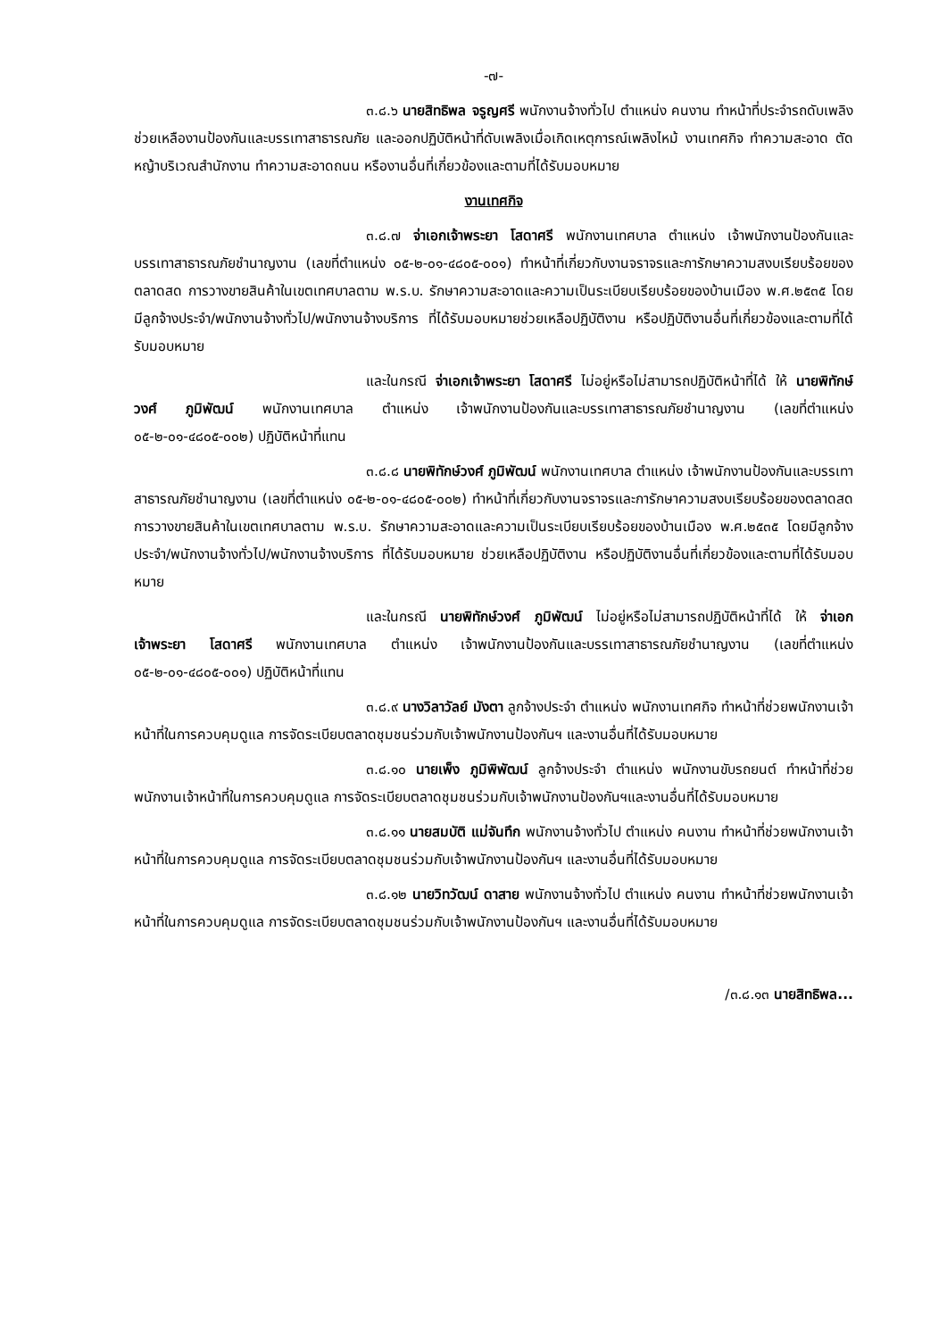-๗-
๓.๘.๖ นายสิทธิพล จรูญศรี พนักงานจ้างทั่วไป ตำแหน่ง คนงาน ทำหน้าที่ประจำรถดับเพลิง ช่วยเหลืองานป้องกันและบรรเทาสาธารณภัย และออกปฏิบัติหน้าที่ดับเพลิงเมื่อเกิดเหตุการณ์เพลิงไหม้ งานเทศกิจ ทำความสะอาด ตัดหญ้าบริเวณสำนักงาน ทำความสะอาดถนน หรืองานอื่นที่เกี่ยวข้องและตามที่ได้รับมอบหมาย
งานเทศกิจ
๓.๘.๗ จ่าเอกเจ้าพระยา โสดาศรี พนักงานเทศบาล ตำแหน่ง เจ้าพนักงานป้องกันและบรรเทาสาธารณภัยชำนาญงาน (เลขที่ตำแหน่ง ๐๕-๒-๐๑-๔๘๐๕-๐๐๑) ทำหน้าที่เกี่ยวกับงานจราจรและการักษาความสงบเรียบร้อยของตลาดสด การวางขายสินค้าในเขตเทศบาลตาม พ.ร.บ. รักษาความสะอาดและความเป็นระเบียบเรียบร้อยของบ้านเมือง พ.ศ.๒๕๓๕ โดยมีลูกจ้างประจำ/พนักงานจ้างทั่วไป/พนักงานจ้างบริการ ที่ได้รับมอบหมายช่วยเหลือปฏิบัติงาน หรือปฏิบัติงานอื่นที่เกี่ยวข้องและตามที่ได้รับมอบหมาย
และในกรณี จ่าเอกเจ้าพระยา โสดาศรี ไม่อยู่หรือไม่สามารถปฏิบัติหน้าที่ได้ ให้ นายพิทักษ์วงศ์ ภูมิพัฒน์ พนักงานเทศบาล ตำแหน่ง เจ้าพนักงานป้องกันและบรรเทาสาธารณภัยชำนาญงาน (เลขที่ตำแหน่ง ๐๕-๒-๐๑-๔๘๐๕-๐๐๒) ปฏิบัติหน้าที่แทน
๓.๘.๘ นายพิทักษ์วงศ์ ภูมิพัฒน์ พนักงานเทศบาล ตำแหน่ง เจ้าพนักงานป้องกันและบรรเทาสาธารณภัยชำนาญงาน (เลขที่ตำแหน่ง ๐๕-๒-๐๑-๔๘๐๕-๐๐๒) ทำหน้าที่เกี่ยวกับงานจราจรและการักษาความสงบเรียบร้อยของตลาดสด การวางขายสินค้าในเขตเทศบาลตาม พ.ร.บ. รักษาความสะอาดและความเป็นระเบียบเรียบร้อยของบ้านเมือง พ.ศ.๒๕๓๕ โดยมีลูกจ้างประจำ/พนักงานจ้างทั่วไป/พนักงานจ้างบริการ ที่ได้รับมอบหมาย ช่วยเหลือปฏิบัติงาน หรือปฏิบัติงานอื่นที่เกี่ยวข้องและตามที่ได้รับมอบหมาย
และในกรณี นายพิทักษ์วงศ์ ภูมิพัฒน์ ไม่อยู่หรือไม่สามารถปฏิบัติหน้าที่ได้ ให้ จ่าเอกเจ้าพระยา โสดาศรี พนักงานเทศบาล ตำแหน่ง เจ้าพนักงานป้องกันและบรรเทาสาธารณภัยชำนาญงาน (เลขที่ตำแหน่ง ๐๕-๒-๐๑-๔๘๐๕-๐๐๑) ปฏิบัติหน้าที่แทน
๓.๘.๙ นางวิลาวัลย์ มังตา ลูกจ้างประจำ ตำแหน่ง พนักงานเทศกิจ ทำหน้าที่ช่วยพนักงานเจ้าหน้าที่ในการควบคุมดูแล การจัดระเบียบตลาดชุมชนร่วมกับเจ้าพนักงานป้องกันฯ และงานอื่นที่ได้รับมอบหมาย
๓.๘.๑๐ นายเพ็ง ภูมิพิพัฒน์ ลูกจ้างประจำ ตำแหน่ง พนักงานขับรถยนต์ ทำหน้าที่ช่วยพนักงานเจ้าหน้าที่ในการควบคุมดูแล การจัดระเบียบตลาดชุมชนร่วมกับเจ้าพนักงานป้องกันฯและงานอื่นที่ได้รับมอบหมาย
๓.๘.๑๑ นายสมบัติ แม่จันทึก พนักงานจ้างทั่วไป ตำแหน่ง คนงาน ทำหน้าที่ช่วยพนักงานเจ้าหน้าที่ในการควบคุมดูแล การจัดระเบียบตลาดชุมชนร่วมกับเจ้าพนักงานป้องกันฯ และงานอื่นที่ได้รับมอบหมาย
๓.๘.๑๒ นายวิทวัฒน์ ดาสาย พนักงานจ้างทั่วไป ตำแหน่ง คนงาน ทำหน้าที่ช่วยพนักงานเจ้าหน้าที่ในการควบคุมดูแล การจัดระเบียบตลาดชุมชนร่วมกับเจ้าพนักงานป้องกันฯ และงานอื่นที่ได้รับมอบหมาย
/๓.๘.๑๓ นายสิทธิพล...